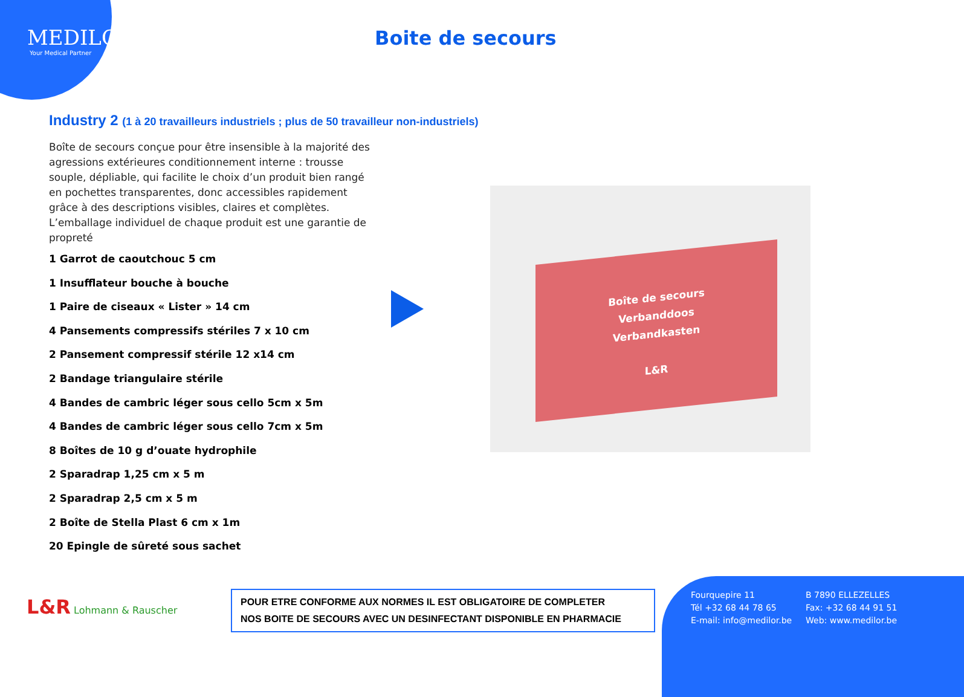MEDILOR
Your Medical Partner
Boite de secours
Industry 2 (1 à 20 travailleurs industriels ; plus de 50 travailleur non-industriels)
Boîte de secours conçue pour être insensible à la majorité des agressions extérieures conditionnement interne : trousse souple, dépliable, qui facilite le choix d’un produit bien rangé en pochettes transparentes, donc accessibles rapidement grâce à des descriptions visibles, claires et complètes. L’emballage individuel de chaque produit est une garantie de propreté
1 Garrot de caoutchouc 5 cm
1 Insufflateur bouche à bouche
1 Paire de ciseaux « Lister » 14 cm
4 Pansements compressifs stériles 7 x 10 cm
2 Pansement compressif stérile 12 x14 cm
2 Bandage triangulaire stérile
4 Bandes de cambric léger sous cello 5cm x 5m
4 Bandes de cambric léger sous cello 7cm x 5m
8 Boîtes de 10 g d’ouate hydrophile
2 Sparadrap 1,25 cm x 5 m
2 Sparadrap 2,5 cm x 5 m
2 Boîte de Stella Plast 6 cm x 1m
20 Epingle de sûreté sous sachet
Boîte de secours
Verbanddoos
Verbandkasten
L&R
L&R Lohmann & Rauscher
POUR ETRE CONFORME AUX NORMES IL EST OBLIGATOIRE DE COMPLETER
NOS BOITE DE SECOURS AVEC UN DESINFECTANT DISPONIBLE EN PHARMACIE
Fourquepire 11 B 7890 ELLEZELLES Tél +32 68 44 78 65 Fax: +32 68 44 91 51 E-mail: info@medilor.be Web: www.medilor.be